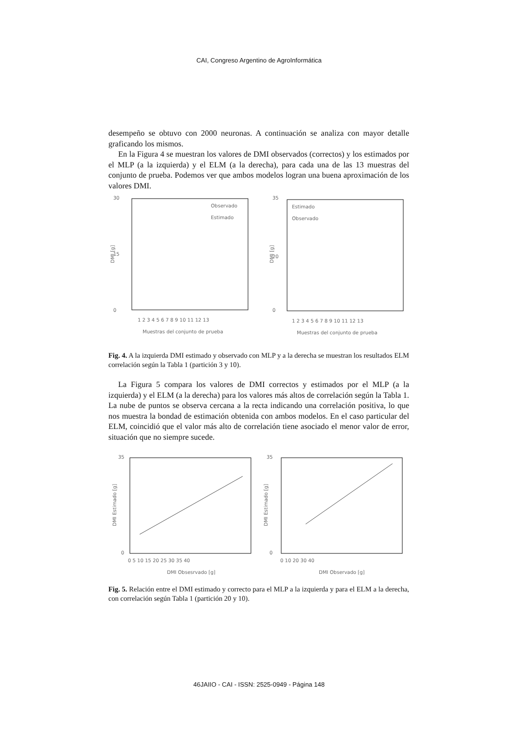CAI, Congreso Argentino de AgroInformática
desempeño se obtuvo con 2000 neuronas. A continuación se analiza con mayor detalle graficando los mismos.
En la Figura 4 se muestran los valores de DMI observados (correctos) y los estimados por el MLP (a la izquierda) y el ELM (a la derecha), para cada una de las 13 muestras del conjunto de prueba. Podemos ver que ambos modelos logran una buena aproximación de los valores DMI.
30
0
15
1 2 3 4 5 6 7 8 9 10 11 12 13
Muestras del conjunto de prueba
Observado
Estimado
DMI [g]
35
0
20
1 2 3 4 5 6 7 8 9 10 11 12 13
Muestras del conjunto de prueba
Estimado
Observado
DMI [g]
Fig. 4. A la izquierda DMI estimado y observado con MLP y a la derecha se muestran los resultados ELM correlación según la Tabla 1 (partición 3 y 10).
La Figura 5 compara los valores de DMI correctos y estimados por el MLP (a la izquierda) y el ELM (a la derecha) para los valores más altos de correlación según la Tabla 1. La nube de puntos se observa cercana a la recta indicando una correlación positiva, lo que nos muestra la bondad de estimación obtenida con ambos modelos. En el caso particular del ELM, coincidió que el valor más alto de correlación tiene asociado el menor valor de error, situación que no siempre sucede.
35
0
0 5 10 15 20 25 30 35 40
DMI Obsesrvado [g]
DMI Estimado [g]
35
0
0 10 20 30 40
DMI Observado [g]
DMI Estimado [g]
Fig. 5. Relación entre el DMI estimado y correcto para el MLP a la izquierda y para el ELM a la derecha, con correlación según Tabla 1 (partición 20 y 10).
46JAIIO - CAI - ISSN: 2525-0949 - Página 148